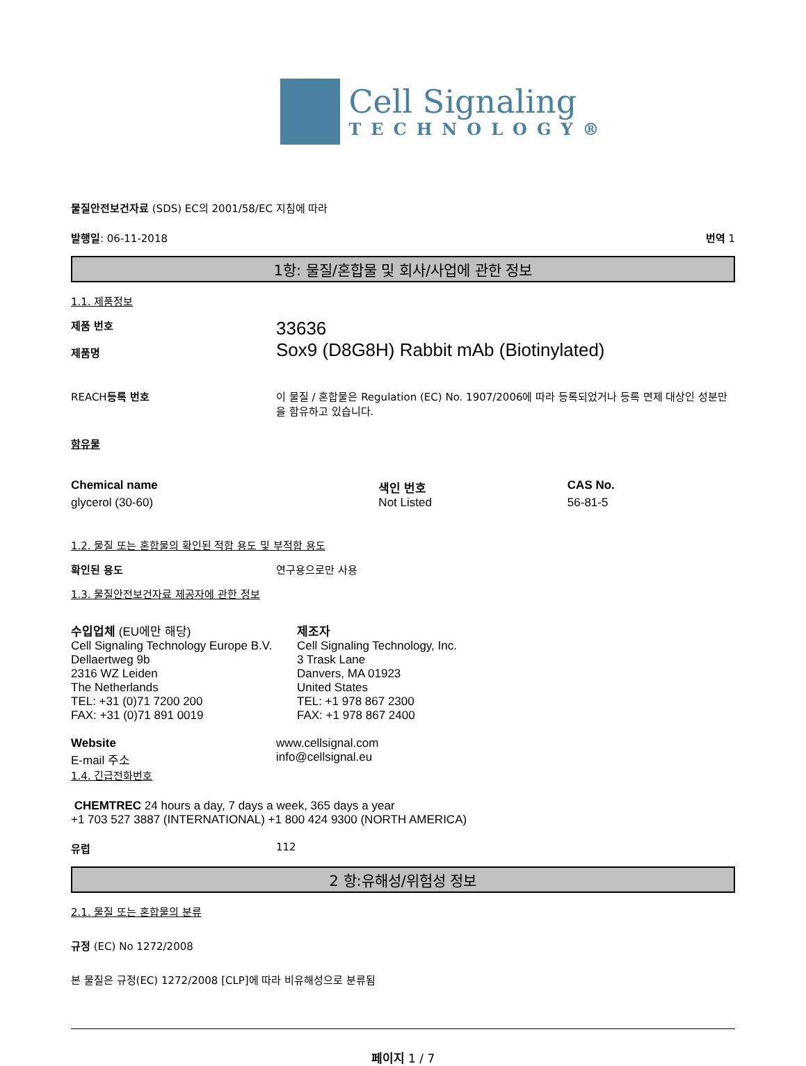Cell Signaling
TECHNOLOGY®
물질안전보건자료 (SDS) EC의 2001/58/EC 지침에 따라
발행일: 06-11-2018 번역 1
1항: 물질/혼합물 및 회사/사업에 관한 정보
1.1. 제품정보
제품 번호
제품명
33636
Sox9 (D8G8H) Rabbit mAb (Biotinylated)
REACH등록 번호 이 물질 / 혼합물은 Regulation (EC) No. 1907/2006에 따라 등록되었거나 등록 면제 대상인 성분만을 함유하고 있습니다.
함유물
| Chemical name | 색인 번호 | CAS No. |
| --- | --- | --- |
| glycerol (30-60) | Not Listed | 56-81-5 |
1.2. 물질 또는 혼합물의 확인된 적합 용도 및 부적합 용도
확인된 용도 연구용으로만 사용
1.3. 물질안전보건자료 제공자에 관한 정보
수입업체 (EU에만 해당)
Cell Signaling Technology Europe B.V.
Dellaertweg 9b
2316 WZ Leiden
The Netherlands
TEL: +31 (0)71 7200 200
FAX: +31 (0)71 891 0019
제조자
Cell Signaling Technology, Inc.
3 Trask Lane
Danvers, MA 01923
United States
TEL: +1 978 867 2300
FAX: +1 978 867 2400
Website
E-mail 주소
www.cellsignal.com
info@cellsignal.eu
1.4. 긴급전화번호
CHEMTREC 24 hours a day, 7 days a week, 365 days a year
+1 703 527 3887 (INTERNATIONAL) +1 800 424 9300 (NORTH AMERICA)
유럽 112
2 항:유해성/위험성 정보
2.1. 물질 또는 혼합물의 분류
규정 (EC) No 1272/2008
본 물질은 규정(EC) 1272/2008 [CLP]에 따라 비유해성으로 분류됨
페이지 1 / 7